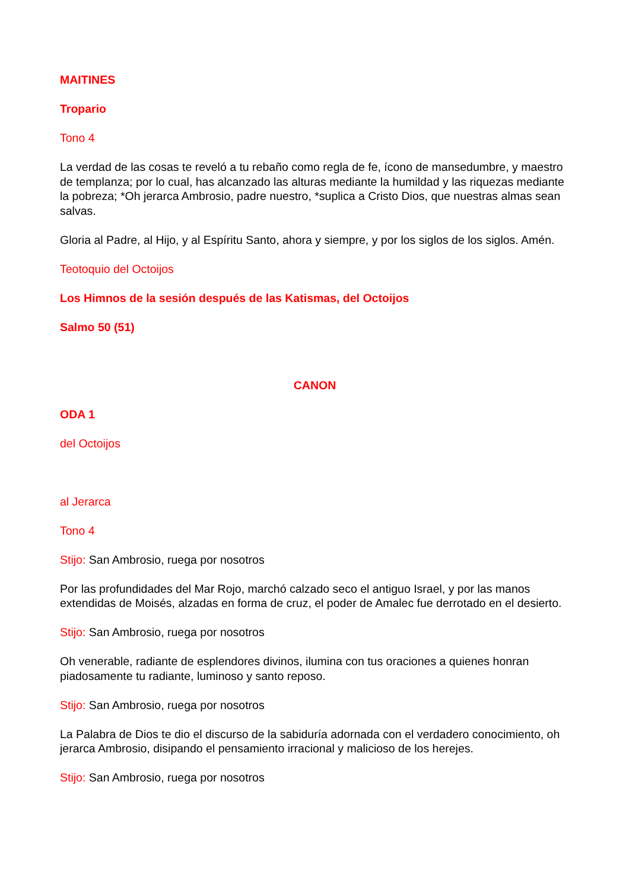MAITINES
Tropario
Tono 4
La verdad de las cosas te reveló a tu rebaño como regla de fe, ícono de mansedumbre, y maestro de templanza; por lo cual, has alcanzado las alturas mediante la humildad y las riquezas mediante la pobreza; *Oh jerarca Ambrosio, padre nuestro, *suplica a Cristo Dios, que nuestras almas sean salvas.
Gloria al Padre, al Hijo, y al Espíritu Santo, ahora y siempre, y por los siglos de los siglos. Amén.
Teotoquio del Octoijos
Los Himnos de la sesión después de las Katismas, del Octoijos
Salmo 50 (51)
CANON
ODA 1
del Octoijos
al Jerarca
Tono 4
Stijo: San Ambrosio, ruega por nosotros
Por las profundidades del Mar Rojo, marchó calzado seco el antiguo Israel, y por las manos extendidas de Moisés, alzadas en forma de cruz, el poder de Amalec fue derrotado en el desierto.
Stijo: San Ambrosio, ruega por nosotros
Oh venerable, radiante de esplendores divinos, ilumina con tus oraciones a quienes honran piadosamente tu radiante, luminoso y santo reposo.
Stijo: San Ambrosio, ruega por nosotros
La Palabra de Dios te dio el discurso de la sabiduría adornada con el verdadero conocimiento, oh jerarca Ambrosio, disipando el pensamiento irracional y malicioso de los herejes.
Stijo: San Ambrosio, ruega por nosotros